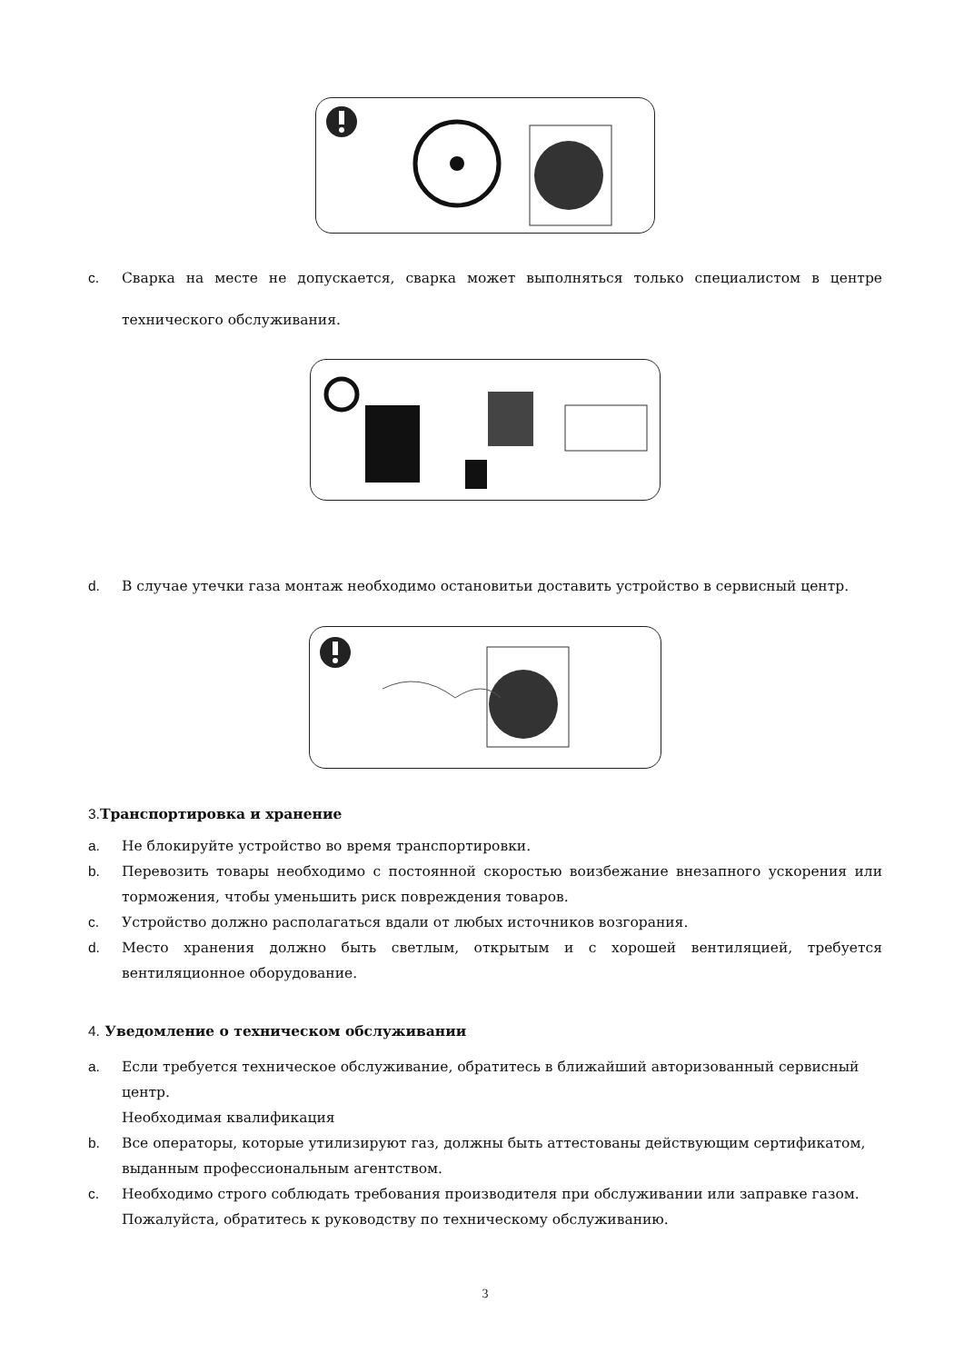c. Сварка на месте не допускается, сварка может выполняться только специалистом в центре технического обслуживания.
d. В случае утечки газа монтаж необходимо остановитьи доставить устройство в сервисный центр.
3. Транспортировка и хранение
a. Не блокируйте устройство во время транспортировки.
b. Перевозить товары необходимо с постоянной скоростью воизбежание внезапного ускорения или торможения, чтобы уменьшить риск повреждения товаров.
c. Устройство должно располагаться вдали от любых источников возгорания.
d. Место хранения должно быть светлым, открытым и с хорошей вентиляцией, требуется вентиляционное оборудование.
4. Уведомление о техническом обслуживании
a. Если требуется техническое обслуживание, обратитесь в ближайший авторизованный сервисный центр.
Необходимая квалификация
b. Все операторы, которые утилизируют газ, должны быть аттестованы действующим сертификатом, выданным профессиональным агентством.
c. Необходимо строго соблюдать требования производителя при обслуживании или заправке газом. Пожалуйста, обратитесь к руководству по техническому обслуживанию.
3